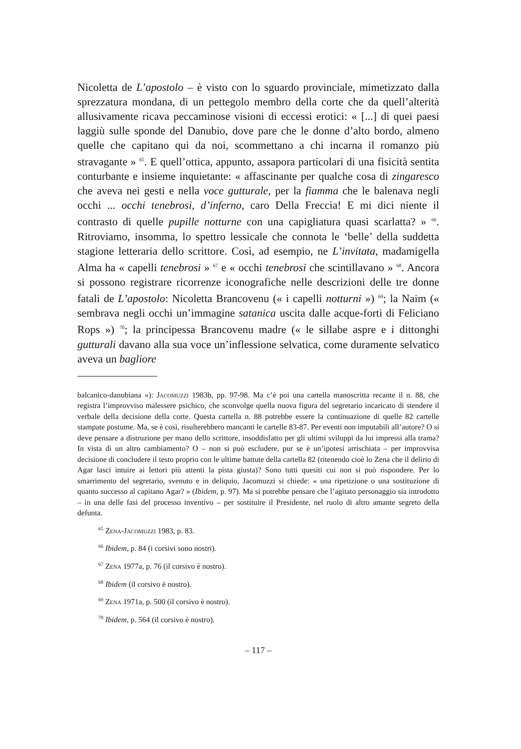Nicoletta de L’apostolo – è visto con lo sguardo provinciale, mimetizzato dalla sprezzatura mondana, di un pettegolo membro della corte che da quell’alterità allusivamente ricava peccaminose visioni di eccessi erotici: « [...] di quei paesi laggiù sulle sponde del Danubio, dove pare che le donne d’alto bordo, almeno quelle che capitano qui da noi, scommettano a chi incarna il romanzo più stravagante » <sup>65</sup>. E quell’ottica, appunto, assapora particolari di una fisicità sentita conturbante e insieme inquietante: « affascinante per qualche cosa di zingaresco che aveva nei gesti e nella voce gutturale, per la fiamma che le balenava negli occhi ... occhi tenebrosi, d’inferno, caro Della Freccia! E mi dici niente il contrasto di quelle pupille notturne con una capigliatura quasi scarlatta? » <sup>66</sup>. Ritroviamo, insomma, lo spettro lessicale che connota le ‘belle’ della suddetta stagione letteraria dello scrittore. Così, ad esempio, ne L’invitata, madamigella Alma ha « capelli tenebrosi » <sup>67</sup> e « occhi tenebrosi che scintillavano » <sup>68</sup>. Ancora si possono registrare ricorrenze iconografiche nelle descrizioni delle tre donne fatali de L’apostolo: Nicoletta Brancovenu (« i capelli notturni ») <sup>69</sup>; la Naim (« sembrava negli occhi un’immagine satanica uscita dalle acque-forti di Feliciano Rops ») <sup>70</sup>; la principessa Brancovenu madre (« le sillabe aspre e i dittonghi gutturali davano alla sua voce un’inflessione selvatica, come duramente selvatico aveva un bagliore
balcanico-danubiana »): Jacomuzzi 1983b, pp. 97-98. Ma c’è poi una cartella manoscritta recante il n. 88, che registra l’improvviso malessere psichico, che sconvolge quella nuova figura del segretario incaricato di stendere il verbale della decisione della corte. Questa cartella n. 88 potrebbe essere la continuazione di quelle 82 cartelle stampate postume. Ma, se è così, risulterebbero mancanti le cartelle 83-87. Per eventi non imputabili all’autore? O si deve pensare a distruzione per mano dello scrittore, insoddisfatto per gli ultimi sviluppi da lui impressi alla trama? In vista di un altro cambiamento? O – non si può escludere, pur se è un’ipotesi arrischiata – per improvvisa decisione di concludere il testo proprio con le ultime battute della cartella 82 (ritenendo cioè lo Zena che il delirio di Agar lasci intuire ai lettori più attenti la pista giusta)? Sono tutti quesiti cui non si può rispondere. Per lo smarrimento del segretario, svenuto e in deliquio, Jacomuzzi si chiede: « una ripetizione o una sostituzione di quanto successo al capitano Agar? » (Ibidem, p. 97). Ma si potrebbe pensare che l’agitato personaggio sia introdotto – in una delle fasi del processo inventivo – per sostituire il Presidente, nel ruolo di altro amante segreto della defunta.
<sup>65</sup> Zena-Jacomuzzi 1983, p. 83.
<sup>66</sup> Ibidem, p. 84 (i corsivi sono nostri).
<sup>67</sup> Zena 1977a, p. 76 (il corsivo è nostro).
<sup>68</sup> Ibidem (il corsivo è nostro).
<sup>69</sup> Zena 1971a, p. 500 (il corsivo è nostro).
<sup>70</sup> Ibidem, p. 564 (il corsivo è nostro).
– 117 –